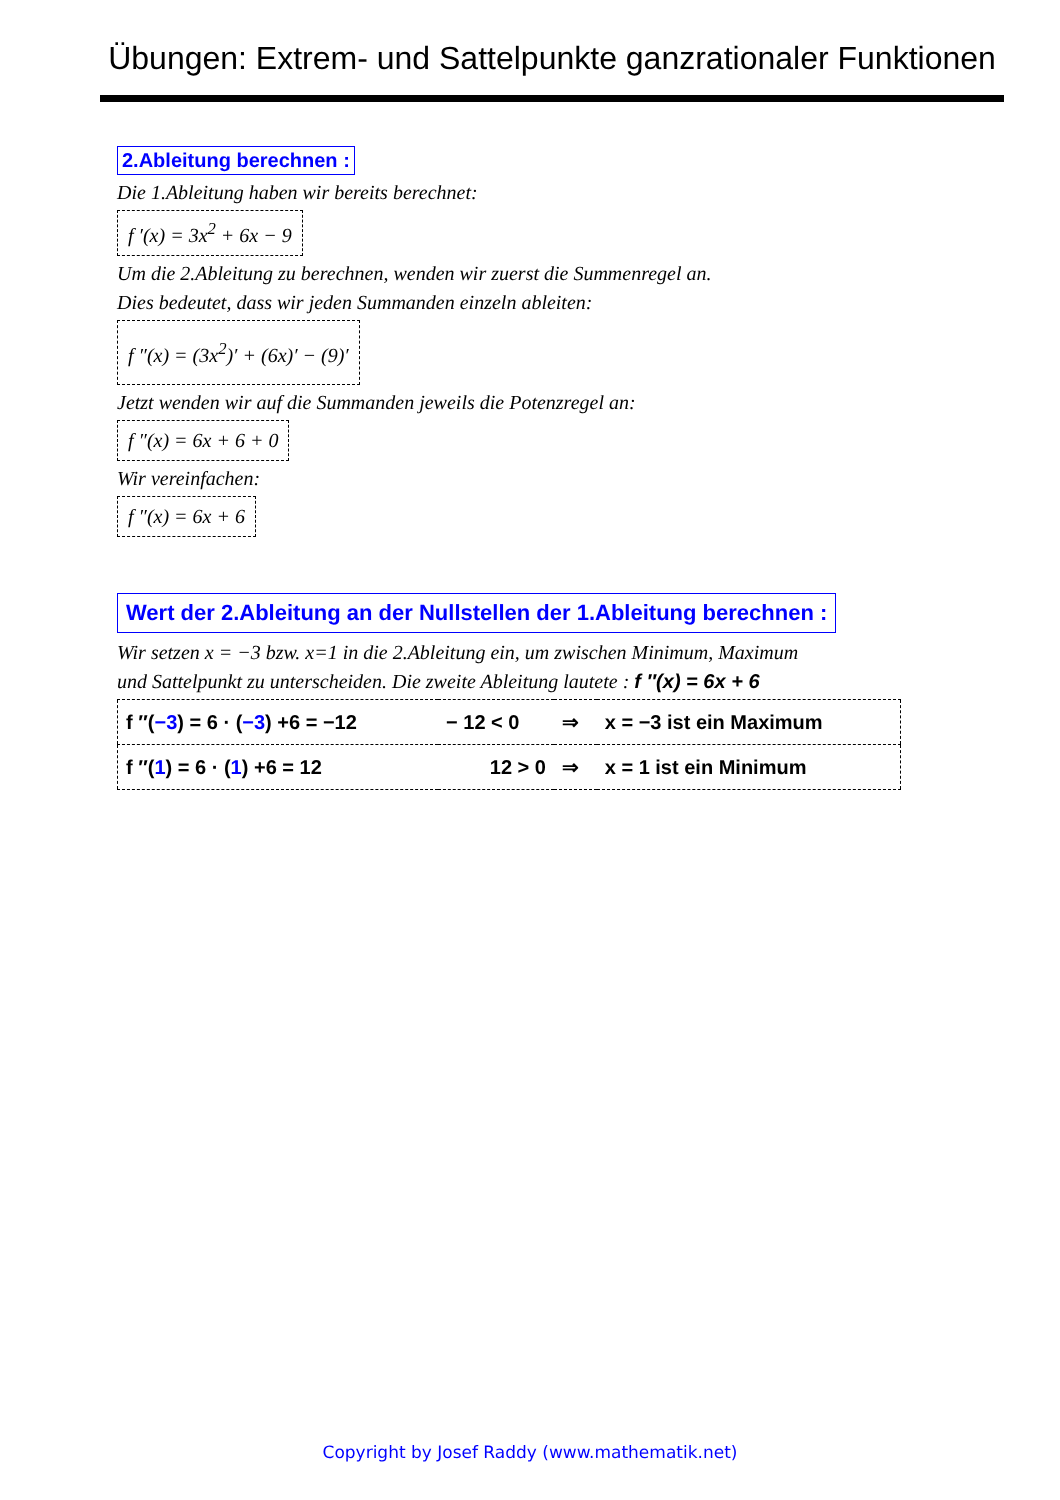Übungen: Extrem- und Sattelpunkte ganzrationaler Funktionen
2.Ableitung berechnen :
Die 1.Ableitung haben wir bereits berechnet:
f ′(x) = 3x<sup>2</sup> + 6x − 9
Um die 2.Ableitung zu berechnen, wenden wir zuerst die Summenregel an.
Dies bedeutet, dass wir jeden Summanden einzeln ableiten:
f ″(x) = (3x<sup>2</sup>)′ + (6x)′ − (9)′
Jetzt wenden wir auf die Summanden jeweils die Potenzregel an:
f ″(x) = 6x + 6 + 0
Wir vereinfachen:
f ″(x) = 6x + 6
Wert der 2.Ableitung an der Nullstellen der 1.Ableitung berechnen :
Wir setzen x = −3 bzw. x=1 in die 2.Ableitung ein, um zwischen Minimum, Maximum
und Sattelpunkt zu unterscheiden. Die zweite Ableitung lautete : f ″(x) = 6x + 6
| f ″( −3 ) = 6 · ( −3 ) +6 = −12 | − 12 < 0 | ⇒ | x = −3 ist ein Maximum |
| f ″( 1 ) = 6 · ( 1 ) +6 = 12 | 12 > 0 | ⇒ | x = 1 ist ein Minimum |
Copyright by Josef Raddy (www.mathematik.net)